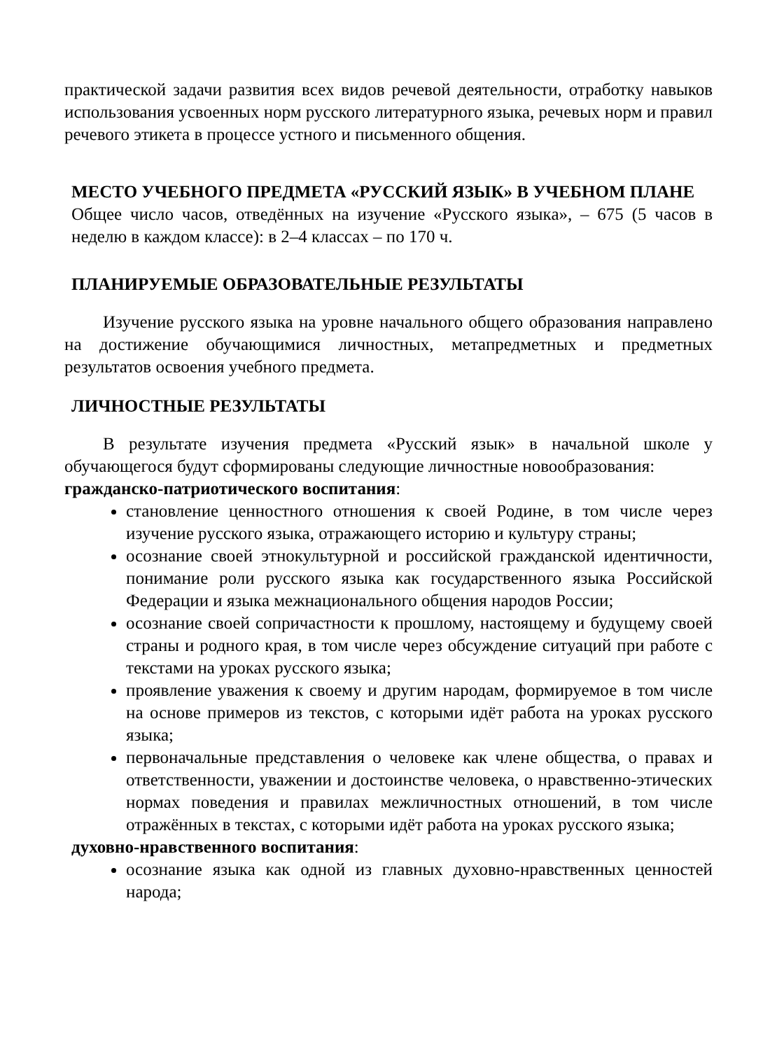практической задачи развития всех видов речевой деятельности, отработку навыков использования усвоенных норм русского литературного языка, речевых норм и правил речевого этикета в процессе устного и письменного общения.
МЕСТО УЧЕБНОГО ПРЕДМЕТА «РУССКИЙ ЯЗЫК» В УЧЕБНОМ ПЛАНЕ
Общее число часов, отведённых на изучение «Русского языка», – 675 (5 часов в неделю в каждом классе): в 2–4 классах – по 170 ч.
ПЛАНИРУЕМЫЕ ОБРАЗОВАТЕЛЬНЫЕ РЕЗУЛЬТАТЫ
Изучение русского языка на уровне начального общего образования направлено на достижение обучающимися личностных, метапредметных и предметных результатов освоения учебного предмета.
ЛИЧНОСТНЫЕ РЕЗУЛЬТАТЫ
В результате изучения предмета «Русский язык» в начальной школе у обучающегося будут сформированы следующие личностные новообразования:
гражданско-патриотического воспитания:
становление ценностного отношения к своей Родине, в том числе через изучение русского языка, отражающего историю и культуру страны;
осознание своей этнокультурной и российской гражданской идентичности, понимание роли русского языка как государственного языка Российской Федерации и языка межнационального общения народов России;
осознание своей сопричастности к прошлому, настоящему и будущему своей страны и родного края, в том числе через обсуждение ситуаций при работе с текстами на уроках русского языка;
проявление уважения к своему и другим народам, формируемое в том числе на основе примеров из текстов, с которыми идёт работа на уроках русского языка;
первоначальные представления о человеке как члене общества, о правах и ответственности, уважении и достоинстве человека, о нравственно-этических нормах поведения и правилах межличностных отношений, в том числе отражённых в текстах, с которыми идёт работа на уроках русского языка;
духовно-нравственного воспитания:
осознание языка как одной из главных духовно-нравственных ценностей народа;